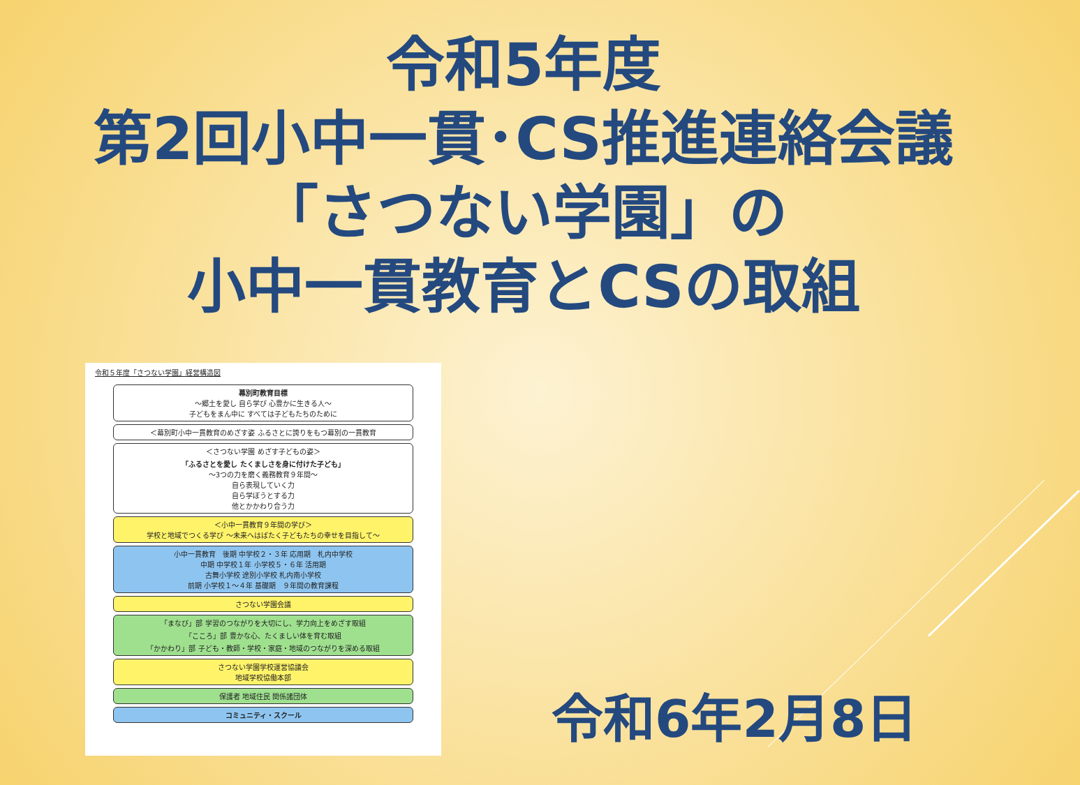令和5年度
第2回小中一貫･CS推進連絡会議
「さつない学園」の
小中一貫教育とCSの取組
令和５年度「さつない学園」経営構造図
幕別町教育目標
～郷土を愛し 自ら学び 心豊かに生きる人～
子どもをまん中に すべては子どもたちのために
＜幕別町小中一貫教育のめざす姿 ふるさとに誇りをもつ幕別の一貫教育
＜さつない学園 めざす子どもの姿＞
「ふるさとを愛し たくましさを身に付けた子ども」
～3つの力を磨く義務教育９年間～
自ら表現していく力
自ら学ぼうとする力
他とかかわり合う力
＜小中一貫教育９年間の学び＞
学校と地域でつくる学び ～未来へはばたく子どもたちの幸せを目指して～
小中一貫教育　後期 中学校２・３年 応用期　札内中学校
中期 中学校１年 小学校５・６年 活用期
古舞小学校 途別小学校 札内南小学校
前期 小学校１～４年 基礎期　９年間の教育課程
さつない学園会議
「まなび」部 学習のつながりを大切にし、学力向上をめざす取組
「こころ」部 豊かな心、たくましい体を育む取組
「かかわり」部 子ども・教師・学校・家庭・地域のつながりを深める取組
さつない学園学校運営協議会
地域学校協働本部
保護者 地域住民 関係諸団体
コミュニティ・スクール
令和6年2月8日